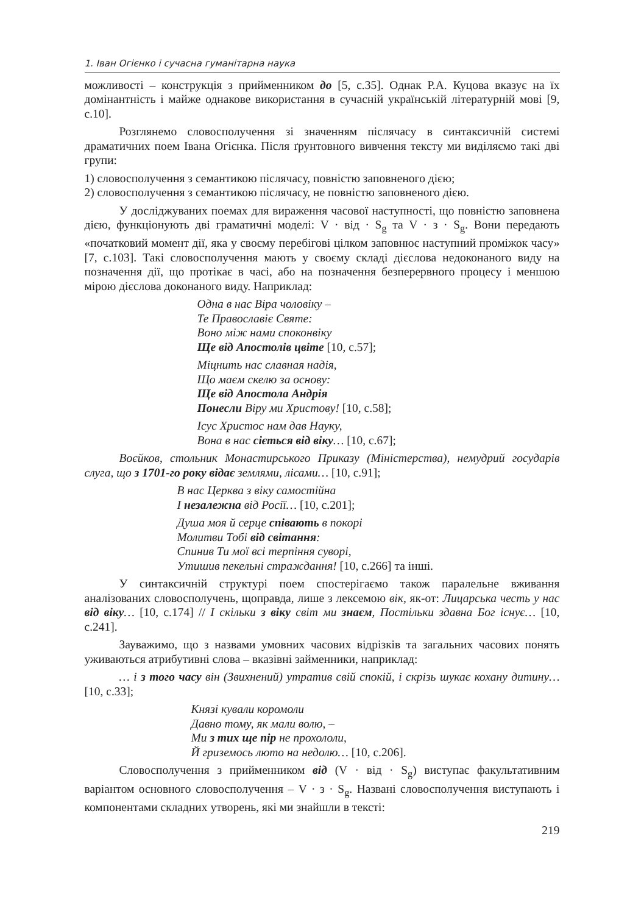1. Іван Огієнко і сучасна гуманітарна наука
можливості – конструкція з прийменником до [5, с.35]. Однак Р.А. Куцова вказує на їх домінантність і майже однакове використання в сучасній українській літературній мові [9, с.10].
Розглянемо словосполучення зі значенням післячасу в синтаксичній системі драматичних поем Івана Огієнка. Після ґрунтовного вивчення тексту ми виділяємо такі дві групи:
1) словосполучення з семантикою післячасу, повністю заповненого дією;
2) словосполучення з семантикою післячасу, не повністю заповненого дією.
У досліджуваних поемах для вираження часової наступності, що повністю заповнена дією, функціонують дві граматичні моделі: V · від · S<sub>g</sub> та V · з · S<sub>g</sub>. Вони передають «початковий момент дії, яка у своєму перебігові цілком заповнює наступний проміжок часу» [7, с.103]. Такі словосполучення мають у своєму складі дієслова недоконаного виду на позначення дії, що протікає в часі, або на позначення безперервного процесу і меншою мірою дієслова доконаного виду. Наприклад:
Одна в нас Віра чоловіку –
Те Православіє Святе:
Воно між нами споконвіку
Ще від Апостолів цвіте [10, с.57];
Міцнить нас славная надія,
Що маєм скелю за основу:
Ще від Апостола Андрія
Понесли Віру ми Христову! [10, с.58];
Ісус Христос нам дав Науку,
Вона в нас сіється від віку… [10, с.67];
Воєйков, стольник Монастирського Приказу (Міністерства), немудрий государів слуга, що з 1701-го року відає землями, лісами… [10, с.91];
В нас Церква з віку самостійна
І незалежна від Росії… [10, с.201];
Душа моя й серце співають в покорі
Молитви Тобі від світання:
Спинив Ти мої всі терпіння суворі,
Утишив пекельні страждання! [10, с.266] та інші.
У синтаксичній структурі поем спостерігаємо також паралельне вживання аналізованих словосполучень, щоправда, лише з лексемою вік, як-от: Лицарська честь у нас від віку… [10, с.174] // І скільки з віку світ ми знаєм, Постільки здавна Бог існує… [10, с.241].
Зауважимо, що з назвами умовних часових відрізків та загальних часових понять уживаються атрибутивні слова – вказівні займенники, наприклад:
… і з того часу він (Звихнений) утратив свій спокій, і скрізь шукає кохану дитину… [10, с.33];
Князі кували коромоли
Давно тому, як мали волю, –
Ми з тих ще пір не прохололи,
Й гриземось люто на недолю… [10, с.206].
Словосполучення з прийменником від (V · від · S<sub>g</sub>) виступає факультативним варіантом основного словосполучення – V · з · S<sub>g</sub>. Названі словосполучення виступають і компонентами складних утворень, які ми знайшли в тексті:
219